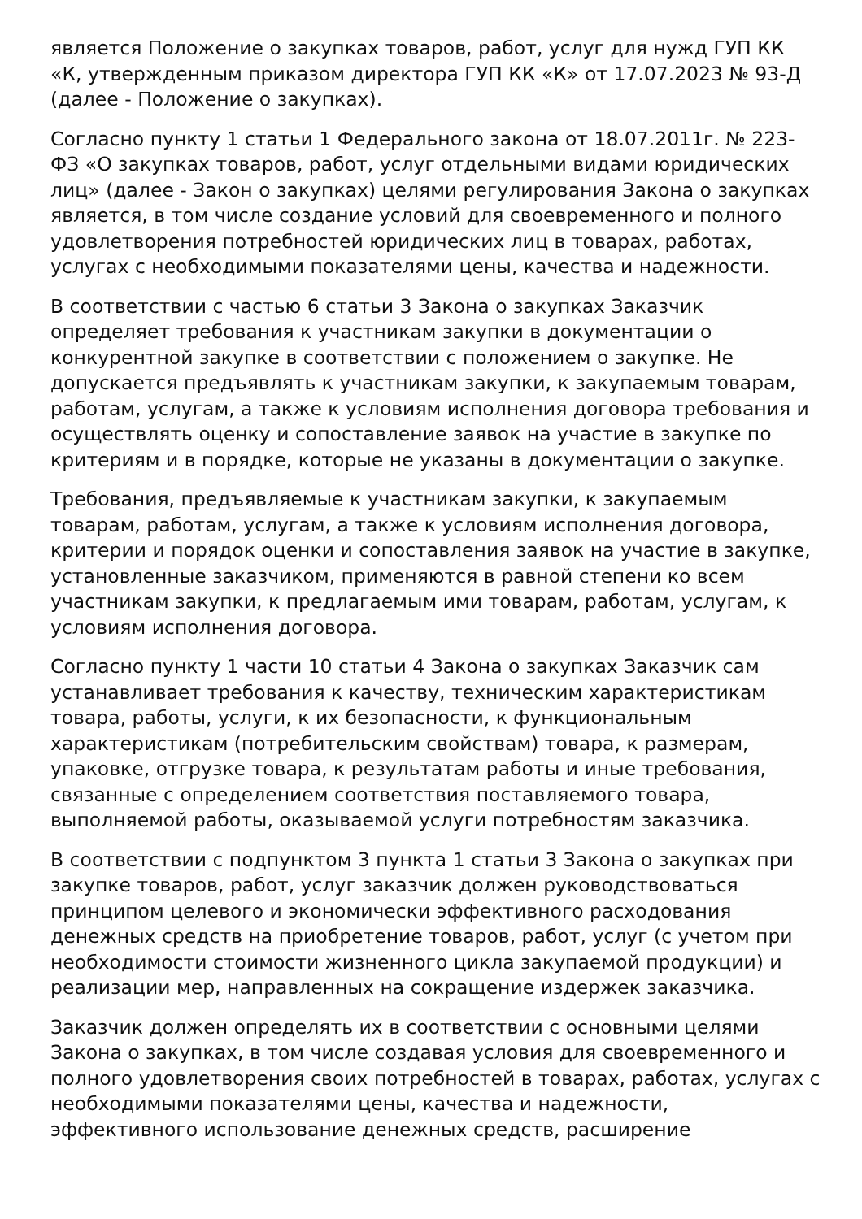является Положение о закупках товаров, работ, услуг для нужд ГУП КК «К, утвержденным приказом директора ГУП КК «К» от 17.07.2023 № 93-Д (далее - Положение о закупках).
Согласно пункту 1 статьи 1 Федерального закона от 18.07.2011г. № 223-ФЗ «О закупках товаров, работ, услуг отдельными видами юридических лиц» (далее - Закон о закупках) целями регулирования Закона о закупках является, в том числе создание условий для своевременного и полного удовлетворения потребностей юридических лиц в товарах, работах, услугах с необходимыми показателями цены, качества и надежности.
В соответствии с частью 6 статьи 3 Закона о закупках Заказчик определяет требования к участникам закупки в документации о конкурентной закупке в соответствии с положением о закупке. Не допускается предъявлять к участникам закупки, к закупаемым товарам, работам, услугам, а также к условиям исполнения договора требования и осуществлять оценку и сопоставление заявок на участие в закупке по критериям и в порядке, которые не указаны в документации о закупке.
Требования, предъявляемые к участникам закупки, к закупаемым товарам, работам, услугам, а также к условиям исполнения договора, критерии и порядок оценки и сопоставления заявок на участие в закупке, установленные заказчиком, применяются в равной степени ко всем участникам закупки, к предлагаемым ими товарам, работам, услугам, к условиям исполнения договора.
Согласно пункту 1 части 10 статьи 4 Закона о закупках Заказчик сам устанавливает требования к качеству, техническим характеристикам товара, работы, услуги, к их безопасности, к функциональным характеристикам (потребительским свойствам) товара, к размерам, упаковке, отгрузке товара, к результатам работы и иные требования, связанные с определением соответствия поставляемого товара, выполняемой работы, оказываемой услуги потребностям заказчика.
В соответствии с подпунктом 3 пункта 1 статьи 3 Закона о закупках при закупке товаров, работ, услуг заказчик должен руководствоваться принципом целевого и экономически эффективного расходования денежных средств на приобретение товаров, работ, услуг (с учетом при необходимости стоимости жизненного цикла закупаемой продукции) и реализации мер, направленных на сокращение издержек заказчика.
Заказчик должен определять их в соответствии с основными целями Закона о закупках, в том числе создавая условия для своевременного и полного удовлетворения своих потребностей в товарах, работах, услугах с необходимыми показателями цены, качества и надежности, эффективного использование денежных средств, расширение